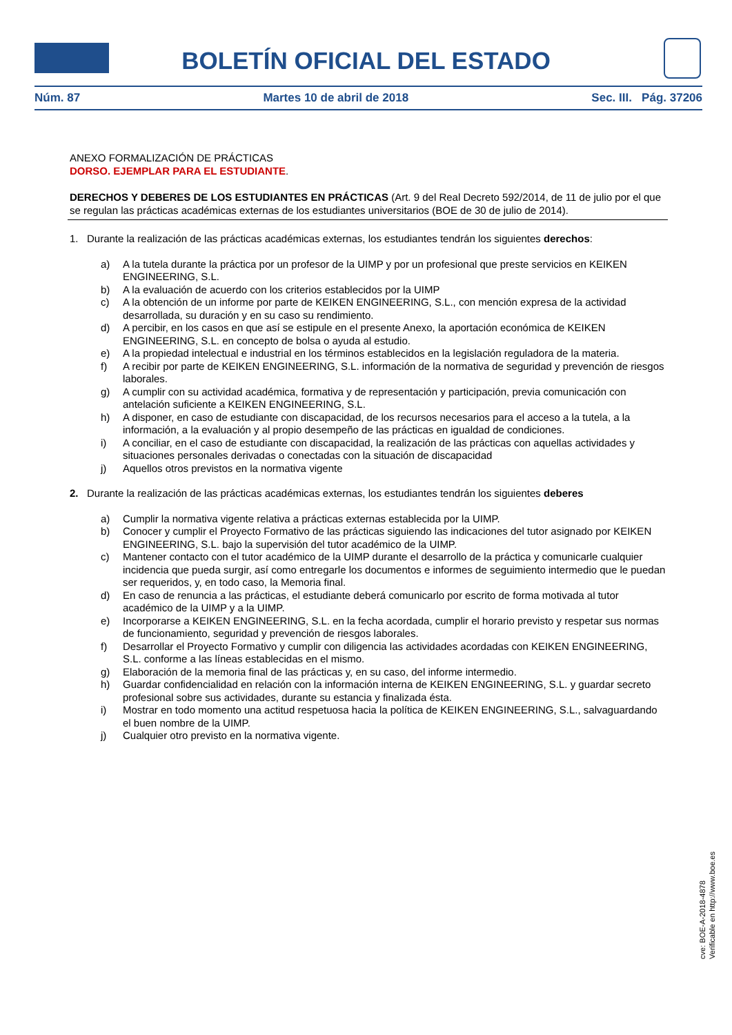BOLETÍN OFICIAL DEL ESTADO
Núm. 87 Martes 10 de abril de 2018 Sec. III. Pág. 37206
ANEXO FORMALIZACIÓN DE PRÁCTICAS
DORSO. EJEMPLAR PARA EL ESTUDIANTE.
DERECHOS Y DEBERES DE LOS ESTUDIANTES EN PRÁCTICAS (Art. 9 del Real Decreto 592/2014, de 11 de julio por el que se regulan las prácticas académicas externas de los estudiantes universitarios (BOE de 30 de julio de 2014).
1. Durante la realización de las prácticas académicas externas, los estudiantes tendrán los siguientes derechos:
a) A la tutela durante la práctica por un profesor de la UIMP y por un profesional que preste servicios en KEIKEN ENGINEERING, S.L.
b) A la evaluación de acuerdo con los criterios establecidos por la UIMP
c) A la obtención de un informe por parte de KEIKEN ENGINEERING, S.L., con mención expresa de la actividad desarrollada, su duración y en su caso su rendimiento.
d) A percibir, en los casos en que así se estipule en el presente Anexo, la aportación económica de KEIKEN ENGINEERING, S.L. en concepto de bolsa o ayuda al estudio.
e) A la propiedad intelectual e industrial en los términos establecidos en la legislación reguladora de la materia.
f) A recibir por parte de KEIKEN ENGINEERING, S.L. información de la normativa de seguridad y prevención de riesgos laborales.
g) A cumplir con su actividad académica, formativa y de representación y participación, previa comunicación con antelación suficiente a KEIKEN ENGINEERING, S.L.
h) A disponer, en caso de estudiante con discapacidad, de los recursos necesarios para el acceso a la tutela, a la información, a la evaluación y al propio desempeño de las prácticas en igualdad de condiciones.
i) A conciliar, en el caso de estudiante con discapacidad, la realización de las prácticas con aquellas actividades y situaciones personales derivadas o conectadas con la situación de discapacidad
j) Aquellos otros previstos en la normativa vigente
2. Durante la realización de las prácticas académicas externas, los estudiantes tendrán los siguientes deberes
a) Cumplir la normativa vigente relativa a prácticas externas establecida por la UIMP.
b) Conocer y cumplir el Proyecto Formativo de las prácticas siguiendo las indicaciones del tutor asignado por KEIKEN ENGINEERING, S.L. bajo la supervisión del tutor académico de la UIMP.
c) Mantener contacto con el tutor académico de la UIMP durante el desarrollo de la práctica y comunicarle cualquier incidencia que pueda surgir, así como entregarle los documentos e informes de seguimiento intermedio que le puedan ser requeridos, y, en todo caso, la Memoria final.
d) En caso de renuncia a las prácticas, el estudiante deberá comunicarlo por escrito de forma motivada al tutor académico de la UIMP y a la UIMP.
e) Incorporarse a KEIKEN ENGINEERING, S.L. en la fecha acordada, cumplir el horario previsto y respetar sus normas de funcionamiento, seguridad y prevención de riesgos laborales.
f) Desarrollar el Proyecto Formativo y cumplir con diligencia las actividades acordadas con KEIKEN ENGINEERING, S.L. conforme a las líneas establecidas en el mismo.
g) Elaboración de la memoria final de las prácticas y, en su caso, del informe intermedio.
h) Guardar confidencialidad en relación con la información interna de KEIKEN ENGINEERING, S.L. y guardar secreto profesional sobre sus actividades, durante su estancia y finalizada ésta.
i) Mostrar en todo momento una actitud respetuosa hacia la política de KEIKEN ENGINEERING, S.L., salvaguardando el buen nombre de la UIMP.
j) Cualquier otro previsto en la normativa vigente.
cve: BOE-A-2018-4878
Verificable en http://www.boe.es